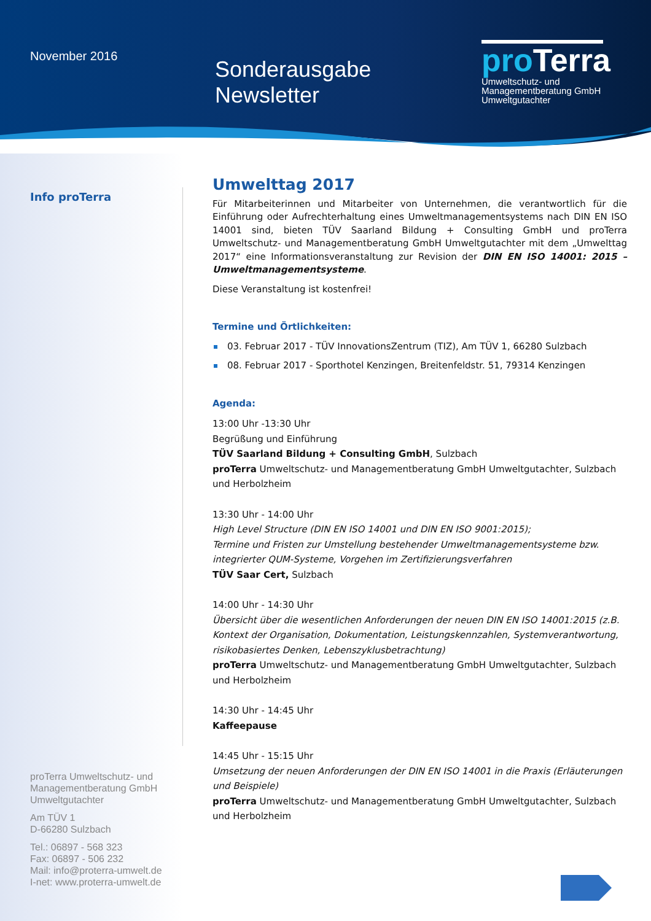November 2016
Sonderausgabe
Newsletter
proTerra
Umweltschutz- und
Managementberatung GmbH
Umweltgutachter
Info proTerra
proTerra Umweltschutz- und
Managementberatung GmbH
Umweltgutachter
Am TÜV 1
D-66280 Sulzbach
Tel.: 06897 - 568 323
Fax: 06897 - 506 232
Mail: info@proterra-umwelt.de
I-net: www.proterra-umwelt.de
Umwelttag 2017
Für Mitarbeiterinnen und Mitarbeiter von Unternehmen, die verantwortlich für die Einführung oder Aufrechterhaltung eines Umweltmanagementsystems nach DIN EN ISO 14001 sind, bieten TÜV Saarland Bildung + Consulting GmbH und proTerra Umweltschutz- und Managementberatung GmbH Umweltgutachter mit dem „Umwelttag 2017“ eine Informationsveranstaltung zur Revision der DIN EN ISO 14001: 2015 – Umweltmanagementsysteme.
Diese Veranstaltung ist kostenfrei!
Termine und Örtlichkeiten:
03. Februar 2017 - TÜV InnovationsZentrum (TIZ), Am TÜV 1, 66280 Sulzbach
08. Februar 2017 - Sporthotel Kenzingen, Breitenfeldstr. 51, 79314 Kenzingen
Agenda:
13:00 Uhr -13:30 Uhr
Begrüßung und Einführung
TÜV Saarland Bildung + Consulting GmbH, Sulzbach
proTerra Umweltschutz- und Managementberatung GmbH Umweltgutachter, Sulzbach und Herbolzheim
13:30 Uhr - 14:00 Uhr
High Level Structure (DIN EN ISO 14001 und DIN EN ISO 9001:2015);
Termine und Fristen zur Umstellung bestehender Umweltmanagementsysteme bzw. integrierter QUM-Systeme, Vorgehen im Zertifizierungsverfahren
TÜV Saar Cert, Sulzbach
14:00 Uhr - 14:30 Uhr
Übersicht über die wesentlichen Anforderungen der neuen DIN EN ISO 14001:2015 (z.B. Kontext der Organisation, Dokumentation, Leistungskennzahlen, Systemverantwortung, risikobasiertes Denken, Lebenszyklusbetrachtung)
proTerra Umweltschutz- und Managementberatung GmbH Umweltgutachter, Sulzbach und Herbolzheim
14:30 Uhr - 14:45 Uhr
Kaffeepause
14:45 Uhr - 15:15 Uhr
Umsetzung der neuen Anforderungen der DIN EN ISO 14001 in die Praxis (Erläuterungen und Beispiele)
proTerra Umweltschutz- und Managementberatung GmbH Umweltgutachter, Sulzbach und Herbolzheim